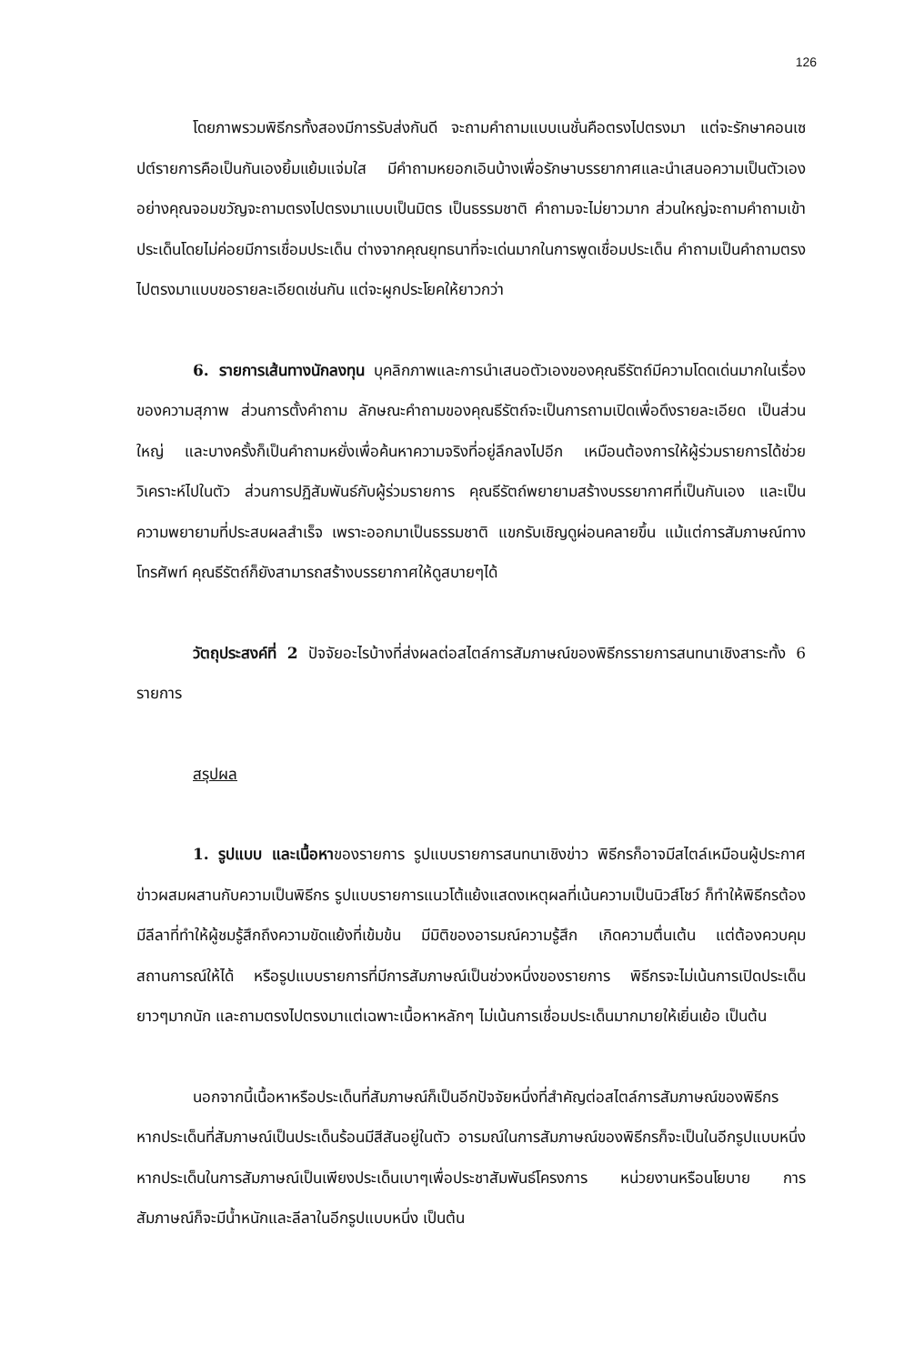126
โดยภาพรวมพิธีกรทั้งสองมีการรับส่งกันดี จะถามคำถามแบบเนชั่นคือตรงไปตรงมา แต่จะรักษาคอนเซปต์รายการคือเป็นกันเองยิ้มแย้มแจ่มใส มีคำถามหยอกเอินบ้างเพื่อรักษาบรรยากาศและนำเสนอความเป็นตัวเอง อย่างคุณจอมขวัญจะถามตรงไปตรงมาแบบเป็นมิตร เป็นธรรมชาติ คำถามจะไม่ยาวมาก ส่วนใหญ่จะถามคำถามเข้าประเด็นโดยไม่ค่อยมีการเชื่อมประเด็น ต่างจากคุณยุทธนาที่จะเด่นมากในการพูดเชื่อมประเด็น คำถามเป็นคำถามตรงไปตรงมาแบบขอรายละเอียดเช่นกัน แต่จะผูกประโยคให้ยาวกว่า
6. รายการเส้นทางนักลงทุน บุคลิกภาพและการนำเสนอตัวเองของคุณธีรัตถ์มีความโดดเด่นมากในเรื่องของความสุภาพ ส่วนการตั้งคำถาม ลักษณะคำถามของคุณธีรัตถ์จะเป็นการถามเปิดเพื่อดึงรายละเอียด เป็นส่วนใหญ่ และบางครั้งก็เป็นคำถามหยั่งเพื่อค้นหาความจริงที่อยู่ลึกลงไปอีก เหมือนต้องการให้ผู้ร่วมรายการได้ช่วยวิเคราะห์ไปในตัว ส่วนการปฏิสัมพันธ์กับผู้ร่วมรายการ คุณธีรัตถ์พยายามสร้างบรรยากาศที่เป็นกันเอง และเป็นความพยายามที่ประสบผลสำเร็จ เพราะออกมาเป็นธรรมชาติ แขกรับเชิญดูผ่อนคลายขึ้น แม้แต่การสัมภาษณ์ทางโทรศัพท์ คุณธีรัตถ์ก็ยังสามารถสร้างบรรยากาศให้ดูสบายๆได้
วัตถุประสงค์ที่ 2 ปัจจัยอะไรบ้างที่ส่งผลต่อสไตล์การสัมภาษณ์ของพิธีกรรายการสนทนาเชิงสาระทั้ง 6 รายการ
สรุปผล
1. รูปแบบ และเนื้อหาของรายการ รูปแบบรายการสนทนาเชิงข่าว พิธีกรก็อาจมีสไตล์เหมือนผู้ประกาศข่าวผสมผสานกับความเป็นพิธีกร รูปแบบรายการแนวโต้แย้งแสดงเหตุผลที่เน้นความเป็นนิวส์โชว์ ก็ทำให้พิธีกรต้องมีลีลาที่ทำให้ผู้ชมรู้สึกถึงความขัดแย้งที่เข้มข้น มีมิติของอารมณ์ความรู้สึก เกิดความตื่นเต้น แต่ต้องควบคุมสถานการณ์ให้ได้ หรือรูปแบบรายการที่มีการสัมภาษณ์เป็นช่วงหนึ่งของรายการ พิธีกรจะไม่เน้นการเปิดประเด็นยาวๆมากนัก และถามตรงไปตรงมาแต่เฉพาะเนื้อหาหลักๆ ไม่เน้นการเชื่อมประเด็นมากมายให้เยิ่นเย้อ เป็นต้น
นอกจากนี้เนื้อหาหรือประเด็นที่สัมภาษณ์ก็เป็นอีกปัจจัยหนึ่งที่สำคัญต่อสไตล์การสัมภาษณ์ของพิธีกร หากประเด็นที่สัมภาษณ์เป็นประเด็นร้อนมีสีสันอยู่ในตัว อารมณ์ในการสัมภาษณ์ของพิธีกรก็จะเป็นในอีกรูปแบบหนึ่ง หากประเด็นในการสัมภาษณ์เป็นเพียงประเด็นเบาๆเพื่อประชาสัมพันธ์โครงการ หน่วยงานหรือนโยบาย การสัมภาษณ์ก็จะมีน้ำหนักและลีลาในอีกรูปแบบหนึ่ง เป็นต้น